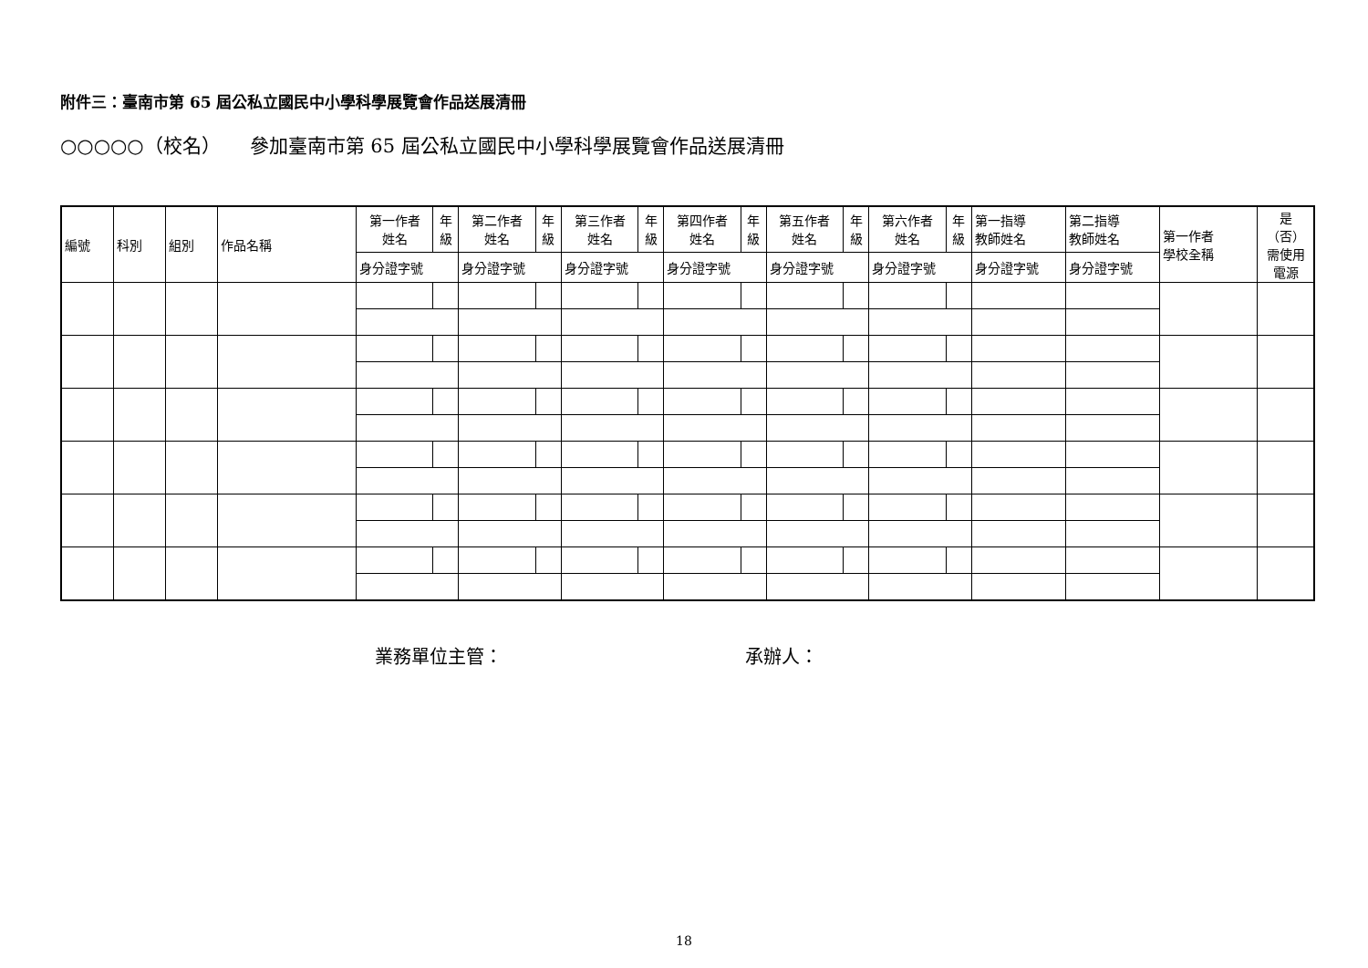附件三：臺南市第 65 屆公私立國民中小學科學展覽會作品送展清冊
○○○○○（校名）　　參加臺南市第 65 屆公私立國民中小學科學展覽會作品送展清冊
| 編號 | 科別 | 組別 | 作品名稱 | 第一作者 姓名 | 年 級 | 第二作者 姓名 | 年 級 | 第三作者 姓名 | 年 級 | 第四作者 姓名 | 年 級 | 第五作者 姓名 | 年 級 | 第六作者 姓名 | 年 級 | 第一指導 教師姓名 | 第二指導 教師姓名 | 第一作者 學校全稱 | 是 （否） 需使用 電源 |
| --- | --- | --- | --- | --- | --- | --- | --- | --- | --- | --- | --- | --- | --- | --- | --- | --- | --- | --- | --- |
| | | | | 身分證字號 | | 身分證字號 | | 身分證字號 | | 身分證字號 | | 身分證字號 | | 身分證字號 | | 身分證字號 | 身分證字號 | | |
業務單位主管： 承辦人：
18